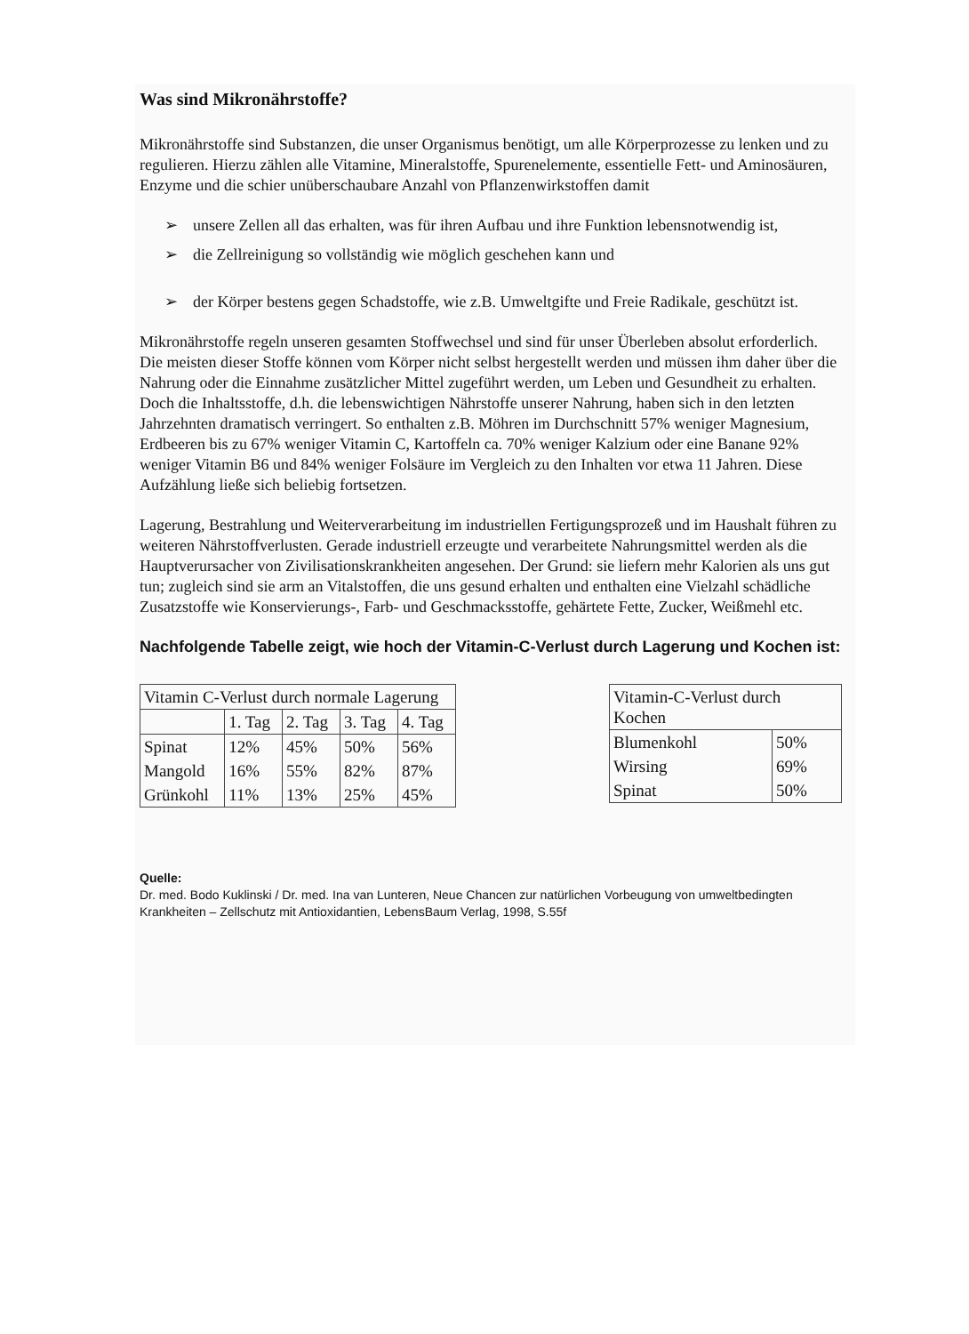Was sind Mikronährstoffe?
Mikronährstoffe sind Substanzen, die unser Organismus benötigt, um alle Körperprozesse zu lenken und zu regulieren. Hierzu zählen alle Vitamine, Mineralstoffe, Spurenelemente, essentielle Fett- und Aminosäuren, Enzyme und die schier unüberschaubare Anzahl von Pflanzenwirkstoffen damit
➢ unsere Zellen all das erhalten, was für ihren Aufbau und ihre Funktion lebensnotwendig ist,
➢ die Zellreinigung so vollständig wie möglich geschehen kann und
➢ der Körper bestens gegen Schadstoffe, wie z.B. Umweltgifte und Freie Radikale, geschützt ist.
Mikronährstoffe regeln unseren gesamten Stoffwechsel und sind für unser Überleben absolut erforderlich. Die meisten dieser Stoffe können vom Körper nicht selbst hergestellt werden und müssen ihm daher über die Nahrung oder die Einnahme zusätzlicher Mittel zugeführt werden, um Leben und Gesundheit zu erhalten. Doch die Inhaltsstoffe, d.h. die lebenswichtigen Nährstoffe unserer Nahrung, haben sich in den letzten Jahrzehnten dramatisch verringert. So enthalten z.B. Möhren im Durchschnitt 57% weniger Magnesium, Erdbeeren bis zu 67% weniger Vitamin C, Kartoffeln ca. 70% weniger Kalzium oder eine Banane 92% weniger Vitamin B6 und 84% weniger Folsäure im Vergleich zu den Inhalten vor etwa 11 Jahren. Diese Aufzählung ließe sich beliebig fortsetzen.
Lagerung, Bestrahlung und Weiterverarbeitung im industriellen Fertigungsprozeß und im Haushalt führen zu weiteren Nährstoffverlusten. Gerade industriell erzeugte und verarbeitete Nahrungsmittel werden als die Hauptverursacher von Zivilisationskrankheiten angesehen. Der Grund: sie liefern mehr Kalorien als uns gut tun; zugleich sind sie arm an Vitalstoffen, die uns gesund erhalten und enthalten eine Vielzahl schädliche Zusatzstoffe wie Konservierungs-, Farb- und Geschmacksstoffe, gehärtete Fette, Zucker, Weißmehl etc.
Nachfolgende Tabelle zeigt, wie hoch der Vitamin-C-Verlust durch Lagerung und Kochen ist:
| Vitamin C-Verlust durch normale Lagerung | | | | |
| | 1. Tag | 2. Tag | 3. Tag | 4. Tag |
| Spinat | 12% | 45% | 50% | 56% |
| Mangold | 16% | 55% | 82% | 87% |
| Grünkohl | 11% | 13% | 25% | 45% |
| Vitamin-C-Verlust durch Kochen | |
| Blumenkohl | 50% |
| Wirsing | 69% |
| Spinat | 50% |
Quelle:
Dr. med. Bodo Kuklinski / Dr. med. Ina van Lunteren, Neue Chancen zur natürlichen Vorbeugung von umweltbedingten Krankheiten – Zellschutz mit Antioxidantien, LebensBaum Verlag, 1998, S.55f